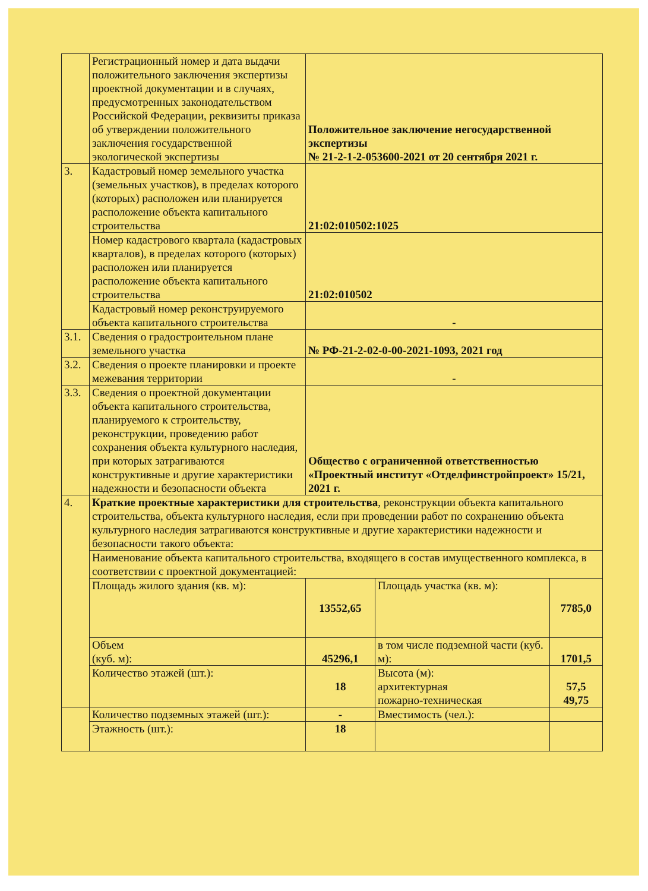| | Регистрационный номер и дата выдачи положительного заключения экспертизы проектной документации и в случаях, предусмотренных законодательством Российской Федерации, реквизиты приказа об утверждении положительного заключения государственной экологической экспертизы | Положительное заключение негосударственной экспертизы № 21-2-1-2-053600-2021 от 20 сентября 2021 г. | | |
| 3. | Кадастровый номер земельного участка (земельных участков), в пределах которого (которых) расположен или планируется расположение объекта капитального строительства | 21:02:010502:1025 | | |
| | Номер кадастрового квартала (кадастровых кварталов), в пределах которого (которых) расположен или планируется расположение объекта капитального строительства | 21:02:010502 | | |
| | Кадастровый номер реконструируемого объекта капитального строительства | - | | |
| 3.1. | Сведения о градостроительном плане земельного участка | № РФ-21-2-02-0-00-2021-1093, 2021 год | | |
| 3.2. | Сведения о проекте планировки и проекте межевания территории | - | | |
| 3.3. | Сведения о проектной документации объекта капитального строительства, планируемого к строительству, реконструкции, проведению работ сохранения объекта культурного наследия, при которых затрагиваются конструктивные и другие характеристики надежности и безопасности объекта | Общество с ограниченной ответственностью «Проектный институт «Отделфинстройпроект» 15/21, 2021 г. | | |
| 4. | Краткие проектные характеристики для строительства , реконструкции объекта капитального строительства, объекта культурного наследия, если при проведении работ по сохранению объекта культурного наследия затрагиваются конструктивные и другие характеристики надежности и безопасности такого объекта: | | | |
| | Наименование объекта капитального строительства, входящего в состав имущественного комплекса, в соответствии с проектной документацией: | | | |
| | Площадь жилого здания (кв. м): | 13552,65 | Площадь участка (кв. м): | 7785,0 |
| | Объем (куб. м): | 45296,1 | в том числе подземной части (куб. м): | 1701,5 |
| | Количество этажей (шт.): | 18 | Высота (м): архитектурная пожарно-техническая | 57,5 49,75 |
| | Количество подземных этажей (шт.): | - | Вместимость (чел.): | |
| | Этажность (шт.): | 18 | | |